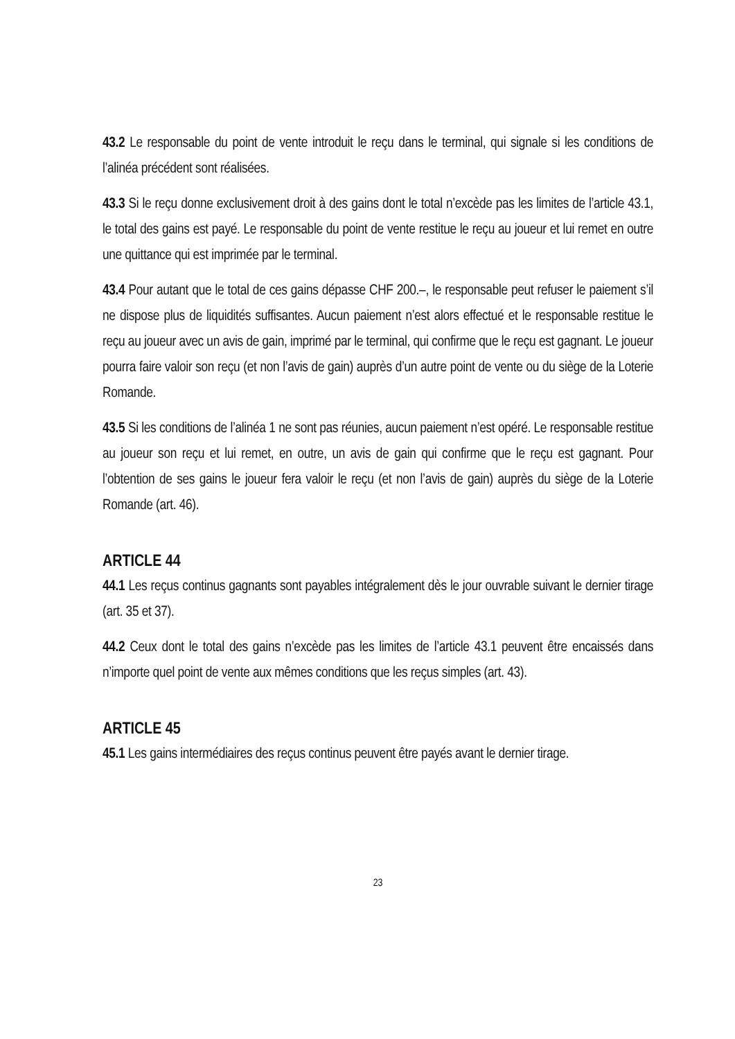43.2 Le responsable du point de vente introduit le reçu dans le terminal, qui signale si les conditions de l’alinéa précédent sont réalisées.
43.3 Si le reçu donne exclusivement droit à des gains dont le total n’excède pas les limites de l’article 43.1, le total des gains est payé. Le responsable du point de vente restitue le reçu au joueur et lui remet en outre une quittance qui est imprimée par le terminal.
43.4 Pour autant que le total de ces gains dépasse CHF 200.–, le responsable peut refuser le paiement s’il ne dispose plus de liquidités suffisantes. Aucun paiement n’est alors effectué et le responsable restitue le reçu au joueur avec un avis de gain, imprimé par le terminal, qui confirme que le reçu est gagnant. Le joueur pourra faire valoir son reçu (et non l’avis de gain) auprès d’un autre point de vente ou du siège de la Loterie Romande.
43.5 Si les conditions de l’alinéa 1 ne sont pas réunies, aucun paiement n’est opéré. Le responsable restitue au joueur son reçu et lui remet, en outre, un avis de gain qui confirme que le reçu est gagnant. Pour l’obtention de ses gains le joueur fera valoir le reçu (et non l’avis de gain) auprès du siège de la Loterie Romande (art. 46).
ARTICLE 44
44.1 Les reçus continus gagnants sont payables intégralement dès le jour ouvrable suivant le dernier tirage (art. 35 et 37).
44.2 Ceux dont le total des gains n’excède pas les limites de l’article 43.1 peuvent être encaissés dans n’importe quel point de vente aux mêmes conditions que les reçus simples (art. 43).
ARTICLE 45
45.1 Les gains intermédiaires des reçus continus peuvent être payés avant le dernier tirage.
23